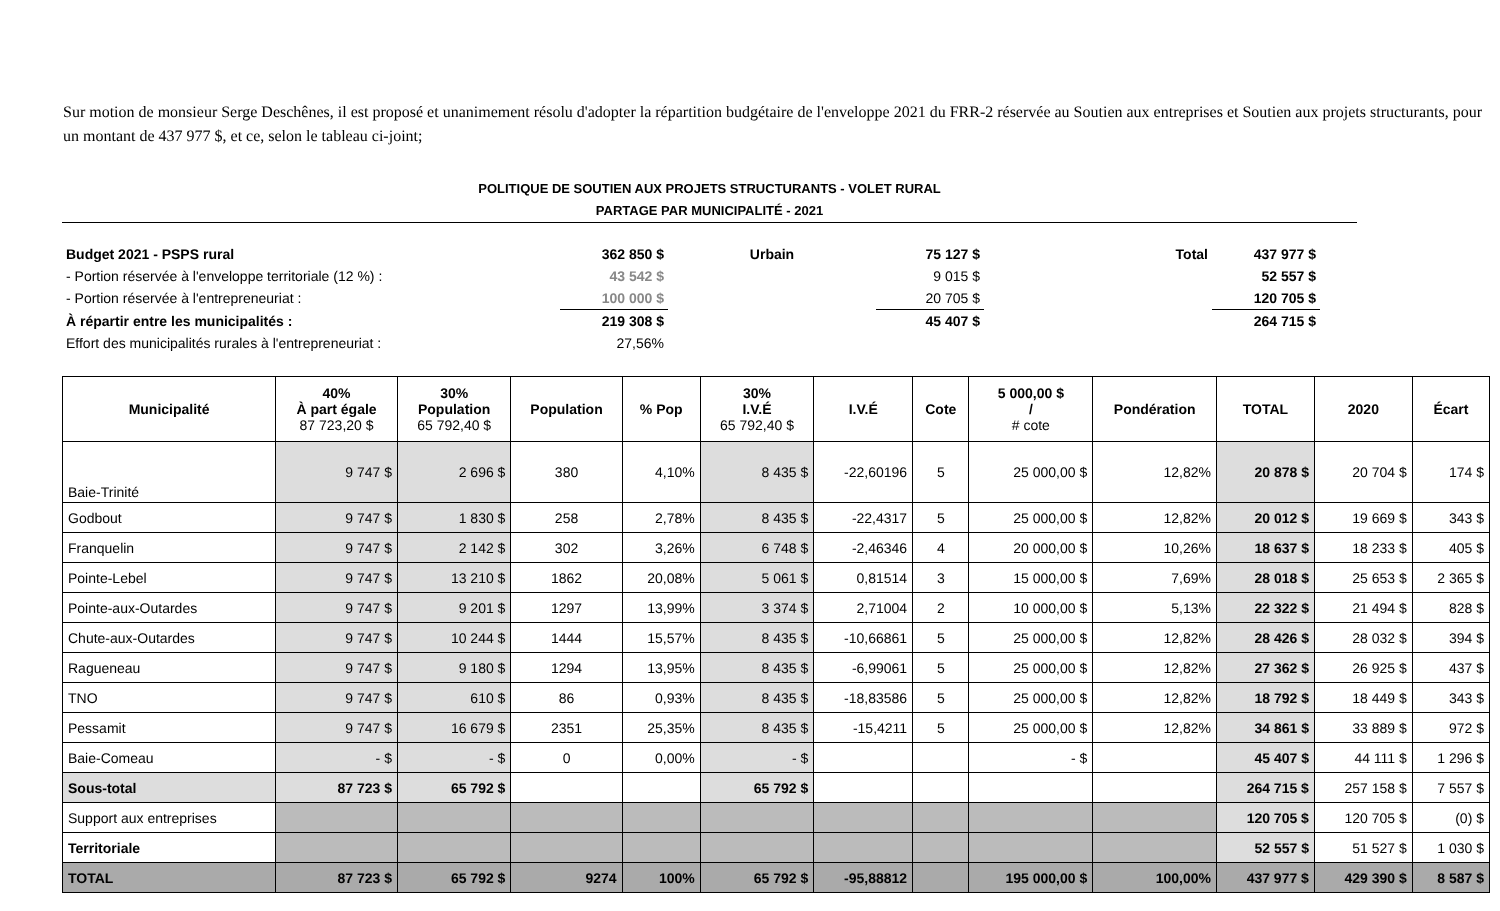Sur motion de monsieur Serge Deschênes, il est proposé et unanimement résolu d'adopter la répartition budgétaire de l'enveloppe 2021 du FRR-2 réservée au Soutien aux entreprises et Soutien aux projets structurants, pour un montant de 437 977 $, et ce, selon le tableau ci-joint;
POLITIQUE DE SOUTIEN AUX PROJETS STRUCTURANTS - VOLET RURAL
PARTAGE PAR MUNICIPALITÉ - 2021
| Budget 2021 - PSPS rural | 362 850 $ | Urbain | 75 127 $ | Total | 437 977 $ |
| - Portion réservée à l'enveloppe territoriale (12 %) : | 43 542 $ | | 9 015 $ | | 52 557 $ |
| - Portion réservée à l'entrepreneuriat : | 100 000 $ | | 20 705 $ | | 120 705 $ |
| À répartir entre les municipalités : | 219 308 $ | | 45 407 $ | | 264 715 $ |
| Effort des municipalités rurales à l'entrepreneuriat : | 27,56% | | | | |
| Municipalité | 40% À part égale 87 723,20 $ | 30% Population 65 792,40 $ | Population | % Pop | 30% I.V.É 65 792,40 $ | I.V.É | Cote | 5 000,00 $ / # cote | Pondération | TOTAL | 2020 | Écart |
| --- | --- | --- | --- | --- | --- | --- | --- | --- | --- | --- | --- | --- |
| Baie-Trinité | 9 747 $ | 2 696 $ | 380 | 4,10% | 8 435 $ | -22,60196 | 5 | 25 000,00 $ | 12,82% | 20 878 $ | 20 704 $ | 174 $ |
| Godbout | 9 747 $ | 1 830 $ | 258 | 2,78% | 8 435 $ | -22,4317 | 5 | 25 000,00 $ | 12,82% | 20 012 $ | 19 669 $ | 343 $ |
| Franquelin | 9 747 $ | 2 142 $ | 302 | 3,26% | 6 748 $ | -2,46346 | 4 | 20 000,00 $ | 10,26% | 18 637 $ | 18 233 $ | 405 $ |
| Pointe-Lebel | 9 747 $ | 13 210 $ | 1862 | 20,08% | 5 061 $ | 0,81514 | 3 | 15 000,00 $ | 7,69% | 28 018 $ | 25 653 $ | 2 365 $ |
| Pointe-aux-Outardes | 9 747 $ | 9 201 $ | 1297 | 13,99% | 3 374 $ | 2,71004 | 2 | 10 000,00 $ | 5,13% | 22 322 $ | 21 494 $ | 828 $ |
| Chute-aux-Outardes | 9 747 $ | 10 244 $ | 1444 | 15,57% | 8 435 $ | -10,66861 | 5 | 25 000,00 $ | 12,82% | 28 426 $ | 28 032 $ | 394 $ |
| Ragueneau | 9 747 $ | 9 180 $ | 1294 | 13,95% | 8 435 $ | -6,99061 | 5 | 25 000,00 $ | 12,82% | 27 362 $ | 26 925 $ | 437 $ |
| TNO | 9 747 $ | 610 $ | 86 | 0,93% | 8 435 $ | -18,83586 | 5 | 25 000,00 $ | 12,82% | 18 792 $ | 18 449 $ | 343 $ |
| Pessamit | 9 747 $ | 16 679 $ | 2351 | 25,35% | 8 435 $ | -15,4211 | 5 | 25 000,00 $ | 12,82% | 34 861 $ | 33 889 $ | 972 $ |
| Baie-Comeau | - $ | - $ | 0 | 0,00% | - $ | | | - $ | | 45 407 $ | 44 111 $ | 1 296 $ |
| Sous-total | 87 723 $ | 65 792 $ | | | 65 792 $ | | | | | 264 715 $ | 257 158 $ | 7 557 $ |
| Support aux entreprises | | | | | | | | | | 120 705 $ | 120 705 $ | (0) $ |
| Territoriale | | | | | | | | | | 52 557 $ | 51 527 $ | 1 030 $ |
| TOTAL | 87 723 $ | 65 792 $ | 9274 | 100% | 65 792 $ | -95,88812 | | 195 000,00 $ | 100,00% | 437 977 $ | 429 390 $ | 8 587 $ |